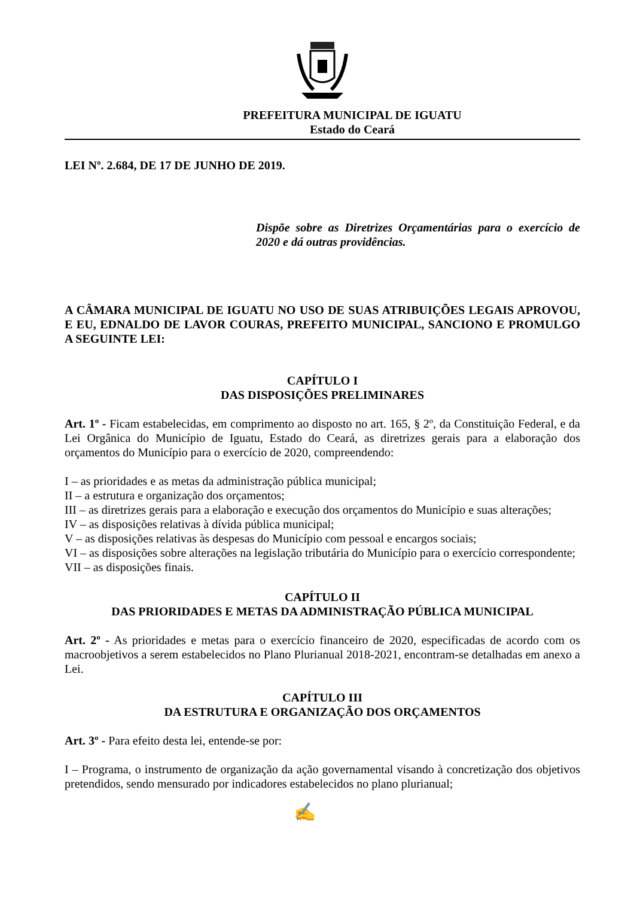PREFEITURA MUNICIPAL DE IGUATU
Estado do Ceará
LEI Nº. 2.684, DE 17 DE JUNHO DE 2019.
Dispõe sobre as Diretrizes Orçamentárias para o exercício de 2020 e dá outras providências.
A CÂMARA MUNICIPAL DE IGUATU NO USO DE SUAS ATRIBUIÇÕES LEGAIS APROVOU, E EU, EDNALDO DE LAVOR COURAS, PREFEITO MUNICIPAL, SANCIONO E PROMULGO A SEGUINTE LEI:
CAPÍTULO I
DAS DISPOSIÇÕES PRELIMINARES
Art. 1º - Ficam estabelecidas, em comprimento ao disposto no art. 165, § 2º, da Constituição Federal, e da Lei Orgânica do Município de Iguatu, Estado do Ceará, as diretrizes gerais para a elaboração dos orçamentos do Município para o exercício de 2020, compreendendo:
I – as prioridades e as metas da administração pública municipal;
II – a estrutura e organização dos orçamentos;
III – as diretrizes gerais para a elaboração e execução dos orçamentos do Município e suas alterações;
IV – as disposições relativas à dívida pública municipal;
V – as disposições relativas às despesas do Município com pessoal e encargos sociais;
VI – as disposições sobre alterações na legislação tributária do Município para o exercício correspondente;
VII – as disposições finais.
CAPÍTULO II
DAS PRIORIDADES E METAS DA ADMINISTRAÇÃO PÚBLICA MUNICIPAL
Art. 2º - As prioridades e metas para o exercício financeiro de 2020, especificadas de acordo com os macroobjetivos a serem estabelecidos no Plano Plurianual 2018-2021, encontram-se detalhadas em anexo a Lei.
CAPÍTULO III
DA ESTRUTURA E ORGANIZAÇÃO DOS ORÇAMENTOS
Art. 3º - Para efeito desta lei, entende-se por:
I – Programa, o instrumento de organização da ação governamental visando à concretização dos objetivos pretendidos, sendo mensurado por indicadores estabelecidos no plano plurianual;
✍